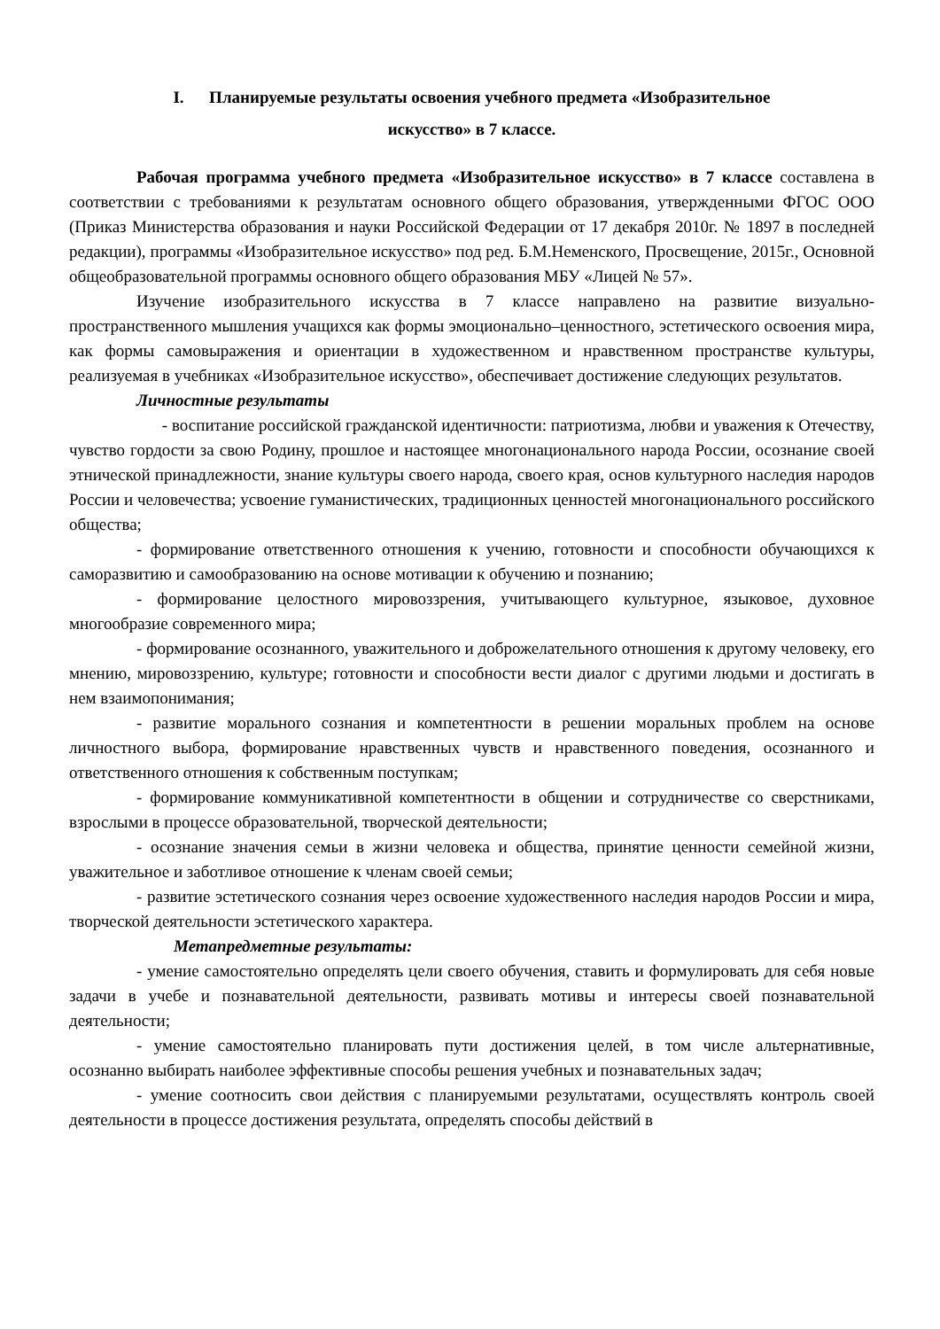I. Планируемые результаты освоения учебного предмета «Изобразительное
искусство» в 7 классе.
Рабочая программа учебного предмета «Изобразительное искусство» в 7 классе составлена в соответствии с требованиями к результатам основного общего образования, утвержденными ФГОС ООО (Приказ Министерства образования и науки Российской Федерации от 17 декабря 2010г. № 1897 в последней редакции), программы «Изобразительное искусство» под ред. Б.М.Неменского, Просвещение, 2015г., Основной общеобразовательной программы основного общего образования МБУ «Лицей № 57».
Изучение изобразительного искусства в 7 классе направлено на развитие визуально-пространственного мышления учащихся как формы эмоционально–ценностного, эстетического освоения мира, как формы самовыражения и ориентации в художественном и нравственном пространстве культуры, реализуемая в учебниках «Изобразительное искусство», обеспечивает достижение следующих результатов.
Личностные результаты
- воспитание российской гражданской идентичности: патриотизма, любви и уважения к Отечеству, чувство гордости за свою Родину, прошлое и настоящее многонационального народа России, осознание своей этнической принадлежности, знание культуры своего народа, своего края, основ культурного наследия народов России и человечества; усвоение гуманистических, традиционных ценностей многонационального российского общества;
- формирование ответственного отношения к учению, готовности и способности обучающихся к саморазвитию и самообразованию на основе мотивации к обучению и познанию;
- формирование целостного мировоззрения, учитывающего культурное, языковое, духовное многообразие современного мира;
- формирование осознанного, уважительного и доброжелательного отношения к другому человеку, его мнению, мировоззрению, культуре; готовности и способности вести диалог с другими людьми и достигать в нем взаимопонимания;
- развитие морального сознания и компетентности в решении моральных проблем на основе личностного выбора, формирование нравственных чувств и нравственного поведения, осознанного и ответственного отношения к собственным поступкам;
- формирование коммуникативной компетентности в общении и сотрудничестве со сверстниками, взрослыми в процессе образовательной, творческой деятельности;
- осознание значения семьи в жизни человека и общества, принятие ценности семейной жизни, уважительное и заботливое отношение к членам своей семьи;
- развитие эстетического сознания через освоение художественного наследия народов России и мира, творческой деятельности эстетического характера.
Метапредметные результаты:
- умение самостоятельно определять цели своего обучения, ставить и формулировать для себя новые задачи в учебе и познавательной деятельности, развивать мотивы и интересы своей познавательной деятельности;
- умение самостоятельно планировать пути достижения целей, в том числе альтернативные, осознанно выбирать наиболее эффективные способы решения учебных и познавательных задач;
- умение соотносить свои действия с планируемыми результатами, осуществлять контроль своей деятельности в процессе достижения результата, определять способы действий в